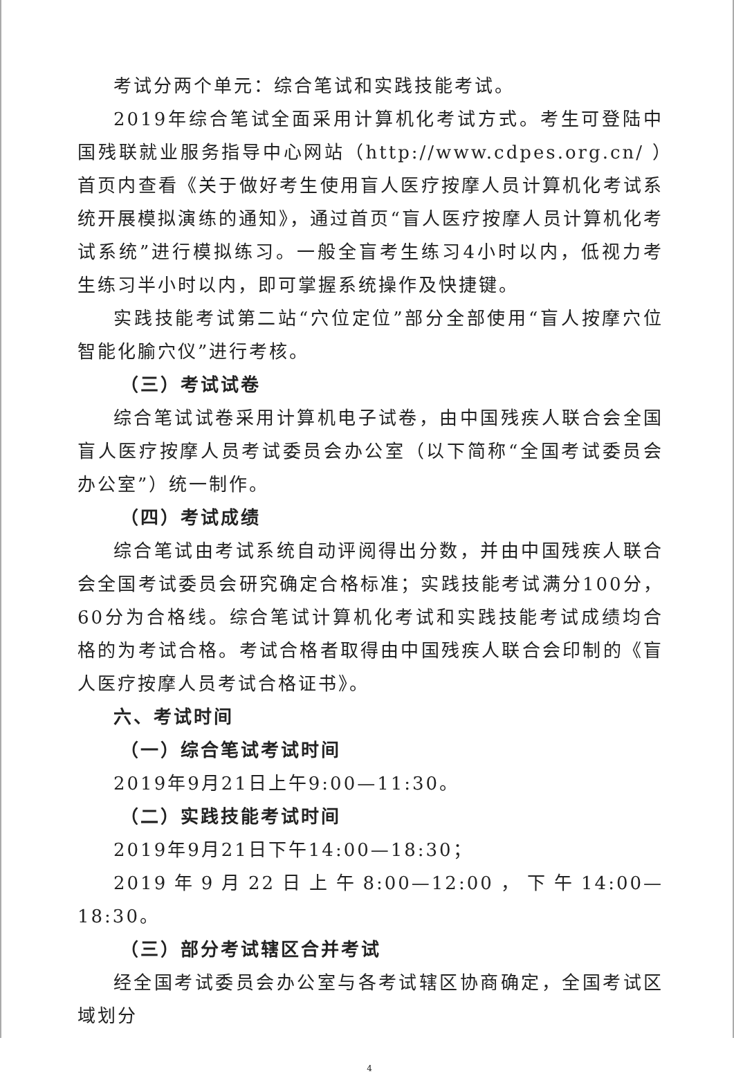考试分两个单元：综合笔试和实践技能考试。
2019年综合笔试全面采用计算机化考试方式。考生可登陆中国残联就业服务指导中心网站（http://www.cdpes.org.cn/ ）首页内查看《关于做好考生使用盲人医疗按摩人员计算机化考试系统开展模拟演练的通知》，通过首页“盲人医疗按摩人员计算机化考试系统”进行模拟练习。一般全盲考生练习4小时以内，低视力考生练习半小时以内，即可掌握系统操作及快捷键。
实践技能考试第二站“穴位定位”部分全部使用“盲人按摩穴位智能化腧穴仪”进行考核。
（三）考试试卷
综合笔试试卷采用计算机电子试卷，由中国残疾人联合会全国盲人医疗按摩人员考试委员会办公室（以下简称“全国考试委员会办公室”）统一制作。
（四）考试成绩
综合笔试由考试系统自动评阅得出分数，并由中国残疾人联合会全国考试委员会研究确定合格标准；实践技能考试满分100分，60分为合格线。综合笔试计算机化考试和实践技能考试成绩均合格的为考试合格。考试合格者取得由中国残疾人联合会印制的《盲人医疗按摩人员考试合格证书》。
六、考试时间
（一）综合笔试考试时间
2019年9月21日上午9:00—11:30。
（二）实践技能考试时间
2019年9月21日下午14:00—18:30；
2019年9月22日上午8:00—12:00，下午14:00—18:30。
（三）部分考试辖区合并考试
经全国考试委员会办公室与各考试辖区协商确定，全国考试区域划分
4